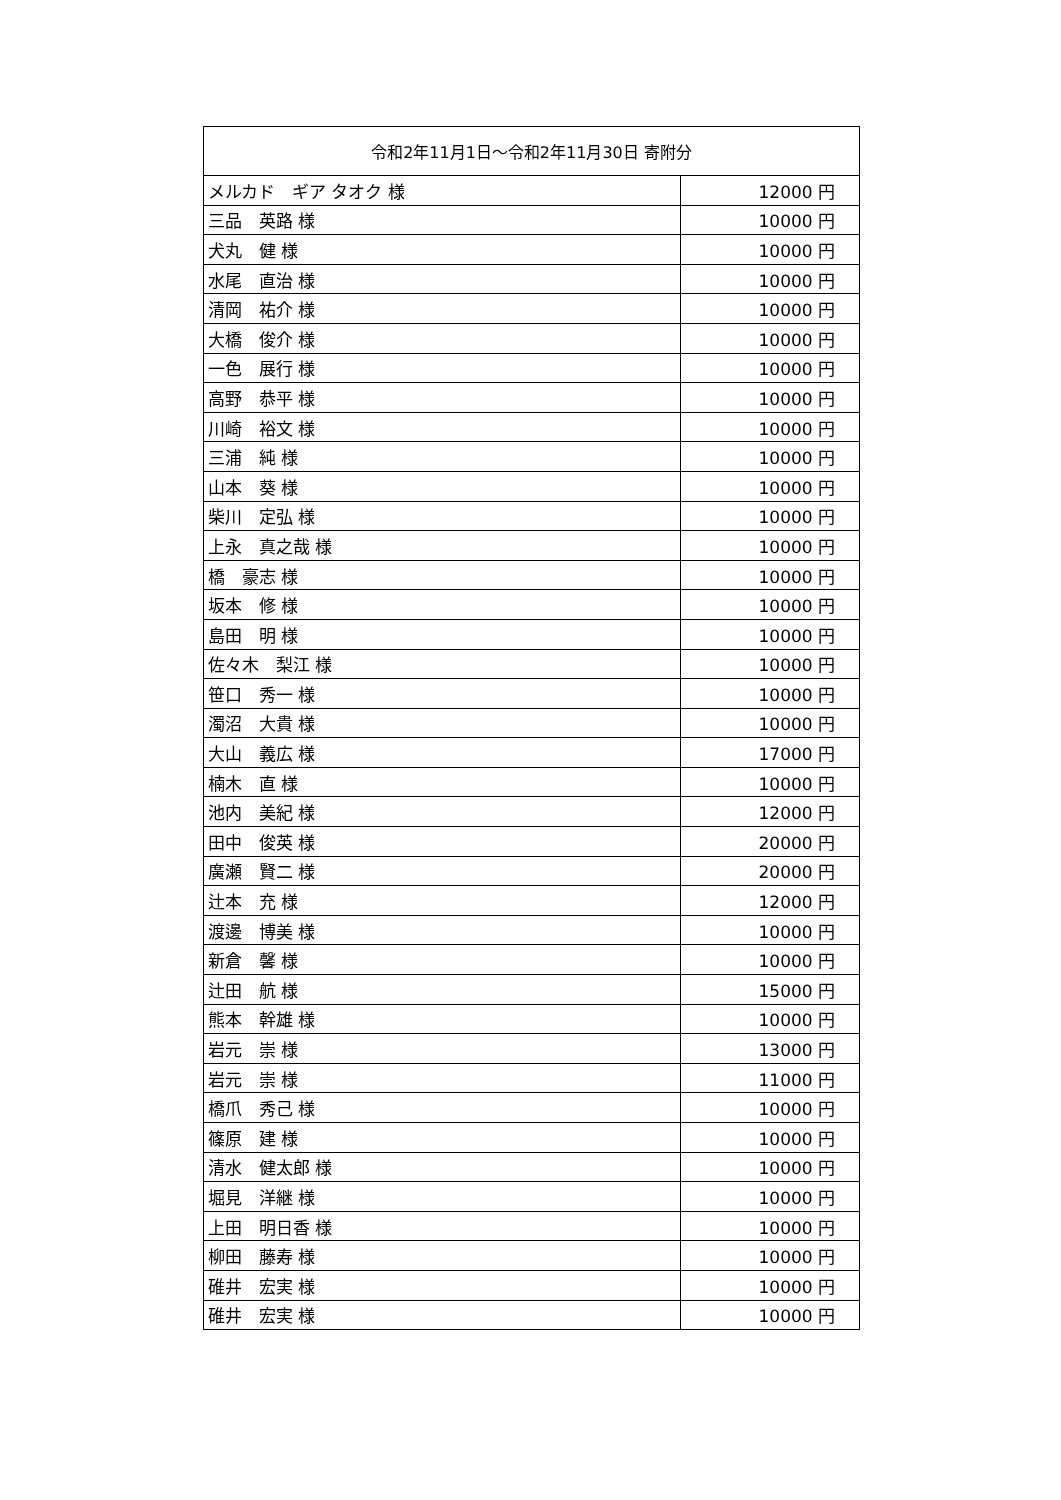| 令和2年11月1日～令和2年11月30日 寄附分 | |
| --- | --- |
| メルカド ギア タオク 様 | 12000 円 |
| 三品 英路 様 | 10000 円 |
| 犬丸 健 様 | 10000 円 |
| 水尾 直治 様 | 10000 円 |
| 清岡 祐介 様 | 10000 円 |
| 大橋 俊介 様 | 10000 円 |
| 一色 展行 様 | 10000 円 |
| 高野 恭平 様 | 10000 円 |
| 川崎 裕文 様 | 10000 円 |
| 三浦 純 様 | 10000 円 |
| 山本 葵 様 | 10000 円 |
| 柴川 定弘 様 | 10000 円 |
| 上永 真之哉 様 | 10000 円 |
| 橋 豪志 様 | 10000 円 |
| 坂本 修 様 | 10000 円 |
| 島田 明 様 | 10000 円 |
| 佐々木 梨江 様 | 10000 円 |
| 笹口 秀一 様 | 10000 円 |
| 濁沼 大貴 様 | 10000 円 |
| 大山 義広 様 | 17000 円 |
| 楠木 直 様 | 10000 円 |
| 池内 美紀 様 | 12000 円 |
| 田中 俊英 様 | 20000 円 |
| 廣瀬 賢二 様 | 20000 円 |
| 辻本 充 様 | 12000 円 |
| 渡邊 博美 様 | 10000 円 |
| 新倉 馨 様 | 10000 円 |
| 辻田 航 様 | 15000 円 |
| 熊本 幹雄 様 | 10000 円 |
| 岩元 崇 様 | 13000 円 |
| 岩元 崇 様 | 11000 円 |
| 橋爪 秀己 様 | 10000 円 |
| 篠原 建 様 | 10000 円 |
| 清水 健太郎 様 | 10000 円 |
| 堀見 洋継 様 | 10000 円 |
| 上田 明日香 様 | 10000 円 |
| 柳田 藤寿 様 | 10000 円 |
| 碓井 宏実 様 | 10000 円 |
| 碓井 宏実 様 | 10000 円 |